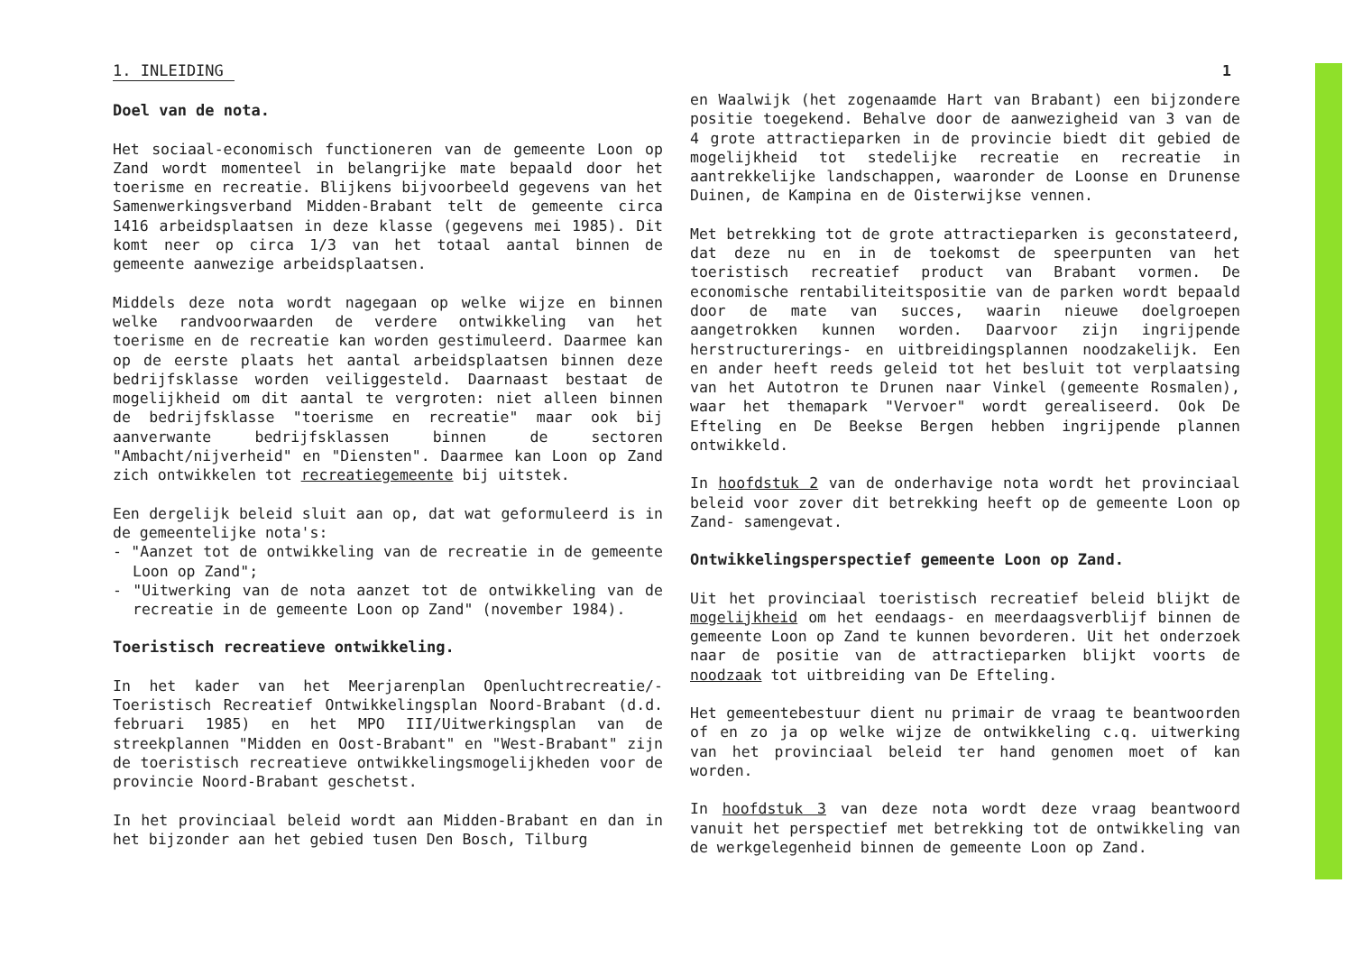1
1. INLEIDING
Doel van de nota.
Het sociaal-economisch functioneren van de gemeente Loon op Zand wordt momenteel in belangrijke mate bepaald door het toerisme en recreatie. Blijkens bijvoorbeeld gegevens van het Samenwerkingsverband Midden-Brabant telt de gemeente circa 1416 arbeidsplaatsen in deze klasse (gegevens mei 1985). Dit komt neer op circa 1/3 van het totaal aantal binnen de gemeente aanwezige arbeidsplaatsen.
Middels deze nota wordt nagegaan op welke wijze en binnen welke randvoorwaarden de verdere ontwikkeling van het toerisme en de recreatie kan worden gestimuleerd. Daarmee kan op de eerste plaats het aantal arbeidsplaatsen binnen deze bedrijfsklasse worden veiliggesteld. Daarnaast bestaat de mogelijkheid om dit aantal te vergroten: niet alleen binnen de bedrijfsklasse "toerisme en recreatie" maar ook bij aanverwante bedrijfsklassen binnen de sectoren "Ambacht/nijverheid" en "Diensten". Daarmee kan Loon op Zand zich ontwikkelen tot recreatiegemeente bij uitstek.
Een dergelijk beleid sluit aan op, dat wat geformuleerd is in de gemeentelijke nota's:
- "Aanzet tot de ontwikkeling van de recreatie in de gemeente Loon op Zand";
- "Uitwerking van de nota aanzet tot de ontwikkeling van de recreatie in de gemeente Loon op Zand" (november 1984).
Toeristisch recreatieve ontwikkeling.
In het kader van het Meerjarenplan Openluchtrecreatie/-Toeristisch Recreatief Ontwikkelingsplan Noord-Brabant (d.d. februari 1985) en het MPO III/Uitwerkingsplan van de streekplannen "Midden en Oost-Brabant" en "West-Brabant" zijn de toeristisch recreatieve ontwikkelingsmogelijkheden voor de provincie Noord-Brabant geschetst.
In het provinciaal beleid wordt aan Midden-Brabant en dan in het bijzonder aan het gebied tusen Den Bosch, Tilburg
en Waalwijk (het zogenaamde Hart van Brabant) een bijzondere positie toegekend. Behalve door de aanwezigheid van 3 van de 4 grote attractieparken in de provincie biedt dit gebied de mogelijkheid tot stedelijke recreatie en recreatie in aantrekkelijke landschappen, waaronder de Loonse en Drunense Duinen, de Kampina en de Oisterwijkse vennen.
Met betrekking tot de grote attractieparken is geconstateerd, dat deze nu en in de toekomst de speerpunten van het toeristisch recreatief product van Brabant vormen. De economische rentabiliteitspositie van de parken wordt bepaald door de mate van succes, waarin nieuwe doelgroepen aangetrokken kunnen worden. Daarvoor zijn ingrijpende herstructurerings- en uitbreidingsplannen noodzakelijk. Een en ander heeft reeds geleid tot het besluit tot verplaatsing van het Autotron te Drunen naar Vinkel (gemeente Rosmalen), waar het themapark "Vervoer" wordt gerealiseerd. Ook De Efteling en De Beekse Bergen hebben ingrijpende plannen ontwikkeld.
In hoofdstuk 2 van de onderhavige nota wordt het provinciaal beleid voor zover dit betrekking heeft op de gemeente Loon op Zand- samengevat.
Ontwikkelingsperspectief gemeente Loon op Zand.
Uit het provinciaal toeristisch recreatief beleid blijkt de mogelijkheid om het eendaags- en meerdaagsverblijf binnen de gemeente Loon op Zand te kunnen bevorderen. Uit het onderzoek naar de positie van de attractieparken blijkt voorts de noodzaak tot uitbreiding van De Efteling.
Het gemeentebestuur dient nu primair de vraag te beantwoorden of en zo ja op welke wijze de ontwikkeling c.q. uitwerking van het provinciaal beleid ter hand genomen moet of kan worden.
In hoofdstuk 3 van deze nota wordt deze vraag beantwoord vanuit het perspectief met betrekking tot de ontwikkeling van de werkgelegenheid binnen de gemeente Loon op Zand.